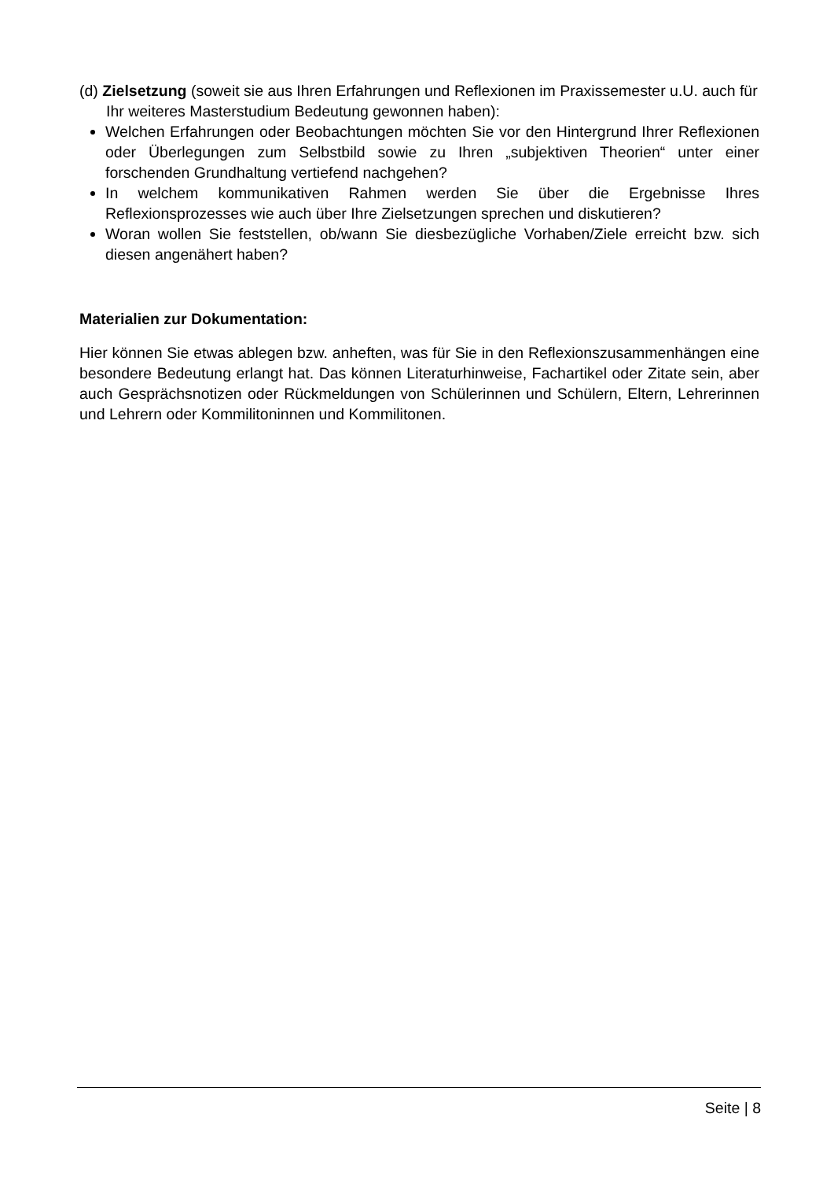(d) Zielsetzung (soweit sie aus Ihren Erfahrungen und Reflexionen im Praxissemester u.U. auch für Ihr weiteres Masterstudium Bedeutung gewonnen haben):
Welchen Erfahrungen oder Beobachtungen möchten Sie vor den Hintergrund Ihrer Reflexionen oder Überlegungen zum Selbstbild sowie zu Ihren „subjektiven Theorien“ unter einer forschenden Grundhaltung vertiefend nachgehen?
In welchem kommunikativen Rahmen werden Sie über die Ergebnisse Ihres Reflexionsprozesses wie auch über Ihre Zielsetzungen sprechen und diskutieren?
Woran wollen Sie feststellen, ob/wann Sie diesbezügliche Vorhaben/Ziele erreicht bzw. sich diesen angenähert haben?
Materialien zur Dokumentation:
Hier können Sie etwas ablegen bzw. anheften, was für Sie in den Reflexionszusammenhängen eine besondere Bedeutung erlangt hat. Das können Literaturhinweise, Fachartikel oder Zitate sein, aber auch Gesprächsnotizen oder Rückmeldungen von Schülerinnen und Schülern, Eltern, Lehrerinnen und Lehrern oder Kommilitoninnen und Kommilitonen.
Seite | 8